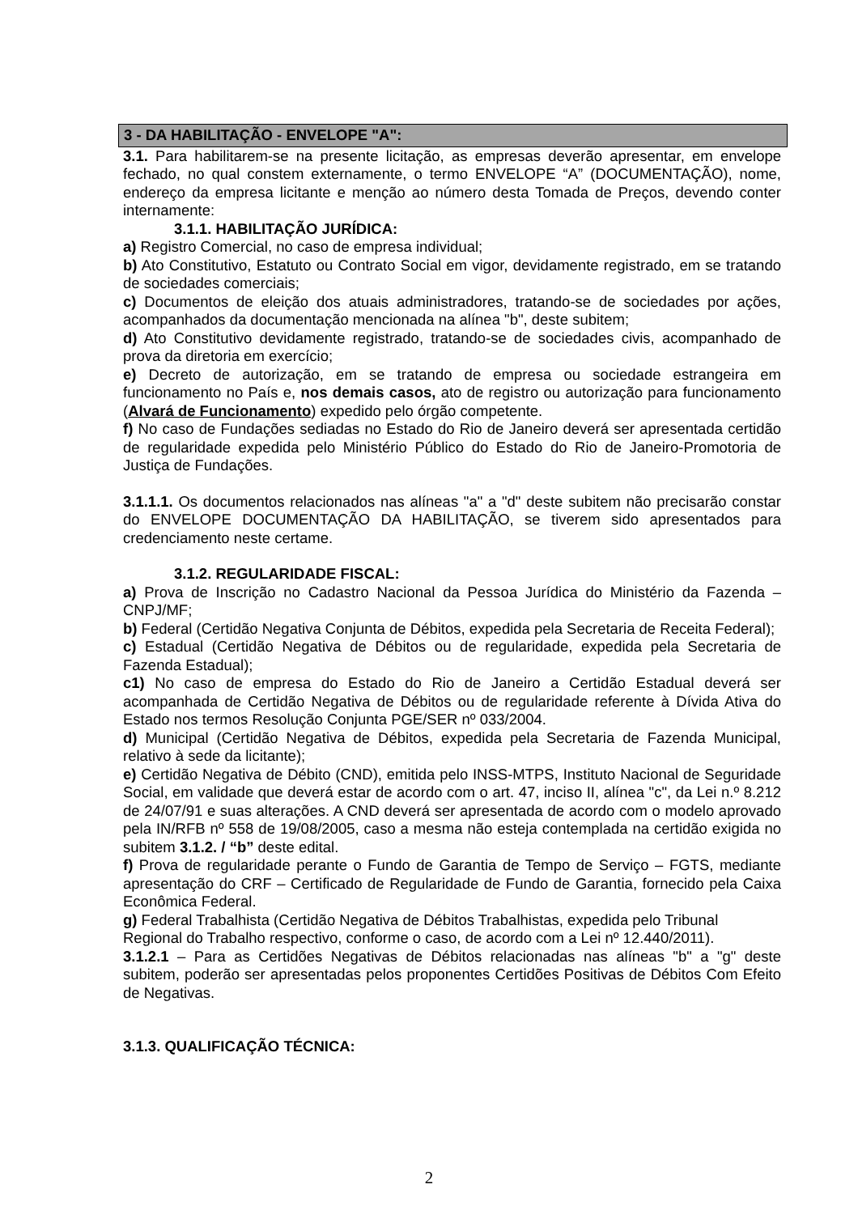3 - DA HABILITAÇÃO - ENVELOPE "A":
3.1. Para habilitarem-se na presente licitação, as empresas deverão apresentar, em envelope fechado, no qual constem externamente, o termo ENVELOPE “A” (DOCUMENTAÇÃO), nome, endereço da empresa licitante e menção ao número desta Tomada de Preços, devendo conter internamente:
3.1.1. HABILITAÇÃO JURÍDICA:
a) Registro Comercial, no caso de empresa individual;
b) Ato Constitutivo, Estatuto ou Contrato Social em vigor, devidamente registrado, em se tratando de sociedades comerciais;
c) Documentos de eleição dos atuais administradores, tratando-se de sociedades por ações, acompanhados da documentação mencionada na alínea "b", deste subitem;
d) Ato Constitutivo devidamente registrado, tratando-se de sociedades civis, acompanhado de prova da diretoria em exercício;
e) Decreto de autorização, em se tratando de empresa ou sociedade estrangeira em funcionamento no País e, nos demais casos, ato de registro ou autorização para funcionamento (Alvará de Funcionamento) expedido pelo órgão competente.
f) No caso de Fundações sediadas no Estado do Rio de Janeiro deverá ser apresentada certidão de regularidade expedida pelo Ministério Público do Estado do Rio de Janeiro-Promotoria de Justiça de Fundações.
3.1.1.1. Os documentos relacionados nas alíneas "a" a "d" deste subitem não precisarão constar do ENVELOPE DOCUMENTAÇÃO DA HABILITAÇÃO, se tiverem sido apresentados para credenciamento neste certame.
3.1.2. REGULARIDADE FISCAL:
a) Prova de Inscrição no Cadastro Nacional da Pessoa Jurídica do Ministério da Fazenda – CNPJ/MF;
b) Federal (Certidão Negativa Conjunta de Débitos, expedida pela Secretaria de Receita Federal);
c) Estadual (Certidão Negativa de Débitos ou de regularidade, expedida pela Secretaria de Fazenda Estadual);
c1) No caso de empresa do Estado do Rio de Janeiro a Certidão Estadual deverá ser acompanhada de Certidão Negativa de Débitos ou de regularidade referente à Dívida Ativa do Estado nos termos Resolução Conjunta PGE/SER nº 033/2004.
d) Municipal (Certidão Negativa de Débitos, expedida pela Secretaria de Fazenda Municipal, relativo à sede da licitante);
e) Certidão Negativa de Débito (CND), emitida pelo INSS-MTPS, Instituto Nacional de Seguridade Social, em validade que deverá estar de acordo com o art. 47, inciso II, alínea "c", da Lei n.º 8.212 de 24/07/91 e suas alterações. A CND deverá ser apresentada de acordo com o modelo aprovado pela IN/RFB nº 558 de 19/08/2005, caso a mesma não esteja contemplada na certidão exigida no subitem 3.1.2. / “b” deste edital.
f) Prova de regularidade perante o Fundo de Garantia de Tempo de Serviço – FGTS, mediante apresentação do CRF – Certificado de Regularidade de Fundo de Garantia, fornecido pela Caixa Econômica Federal.
g) Federal Trabalhista (Certidão Negativa de Débitos Trabalhistas, expedida pelo Tribunal Regional do Trabalho respectivo, conforme o caso, de acordo com a Lei nº 12.440/2011).
3.1.2.1 – Para as Certidões Negativas de Débitos relacionadas nas alíneas "b" a "g" deste subitem, poderão ser apresentadas pelos proponentes Certidões Positivas de Débitos Com Efeito de Negativas.
3.1.3. QUALIFICAÇÃO TÉCNICA:
2